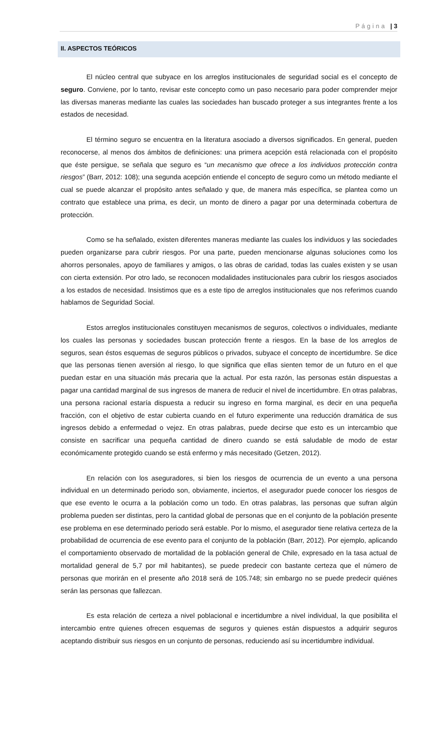Página | 3
II. ASPECTOS TEÓRICOS
El núcleo central que subyace en los arreglos institucionales de seguridad social es el concepto de seguro. Conviene, por lo tanto, revisar este concepto como un paso necesario para poder comprender mejor las diversas maneras mediante las cuales las sociedades han buscado proteger a sus integrantes frente a los estados de necesidad.
El término seguro se encuentra en la literatura asociado a diversos significados. En general, pueden reconocerse, al menos dos ámbitos de definiciones: una primera acepción está relacionada con el propósito que éste persigue, se señala que seguro es “un mecanismo que ofrece a los individuos protección contra riesgos” (Barr, 2012: 108); una segunda acepción entiende el concepto de seguro como un método mediante el cual se puede alcanzar el propósito antes señalado y que, de manera más específica, se plantea como un contrato que establece una prima, es decir, un monto de dinero a pagar por una determinada cobertura de protección.
Como se ha señalado, existen diferentes maneras mediante las cuales los individuos y las sociedades pueden organizarse para cubrir riesgos. Por una parte, pueden mencionarse algunas soluciones como los ahorros personales, apoyo de familiares y amigos, o las obras de caridad, todas las cuales existen y se usan con cierta extensión. Por otro lado, se reconocen modalidades institucionales para cubrir los riesgos asociados a los estados de necesidad. Insistimos que es a este tipo de arreglos institucionales que nos referimos cuando hablamos de Seguridad Social.
Estos arreglos institucionales constituyen mecanismos de seguros, colectivos o individuales, mediante los cuales las personas y sociedades buscan protección frente a riesgos. En la base de los arreglos de seguros, sean éstos esquemas de seguros públicos o privados, subyace el concepto de incertidumbre. Se dice que las personas tienen aversión al riesgo, lo que significa que ellas sienten temor de un futuro en el que puedan estar en una situación más precaria que la actual. Por esta razón, las personas están dispuestas a pagar una cantidad marginal de sus ingresos de manera de reducir el nivel de incertidumbre. En otras palabras, una persona racional estaría dispuesta a reducir su ingreso en forma marginal, es decir en una pequeña fracción, con el objetivo de estar cubierta cuando en el futuro experimente una reducción dramática de sus ingresos debido a enfermedad o vejez. En otras palabras, puede decirse que esto es un intercambio que consiste en sacrificar una pequeña cantidad de dinero cuando se está saludable de modo de estar económicamente protegido cuando se está enfermo y más necesitado (Getzen, 2012).
En relación con los aseguradores, si bien los riesgos de ocurrencia de un evento a una persona individual en un determinado periodo son, obviamente, inciertos, el asegurador puede conocer los riesgos de que ese evento le ocurra a la población como un todo. En otras palabras, las personas que sufran algún problema pueden ser distintas, pero la cantidad global de personas que en el conjunto de la población presente ese problema en ese determinado periodo será estable. Por lo mismo, el asegurador tiene relativa certeza de la probabilidad de ocurrencia de ese evento para el conjunto de la población (Barr, 2012). Por ejemplo, aplicando el comportamiento observado de mortalidad de la población general de Chile, expresado en la tasa actual de mortalidad general de 5,7 por mil habitantes), se puede predecir con bastante certeza que el número de personas que morirán en el presente año 2018 será de 105.748; sin embargo no se puede predecir quiénes serán las personas que fallezcan.
Es esta relación de certeza a nivel poblacional e incertidumbre a nivel individual, la que posibilita el intercambio entre quienes ofrecen esquemas de seguros y quienes están dispuestos a adquirir seguros aceptando distribuir sus riesgos en un conjunto de personas, reduciendo así su incertidumbre individual.